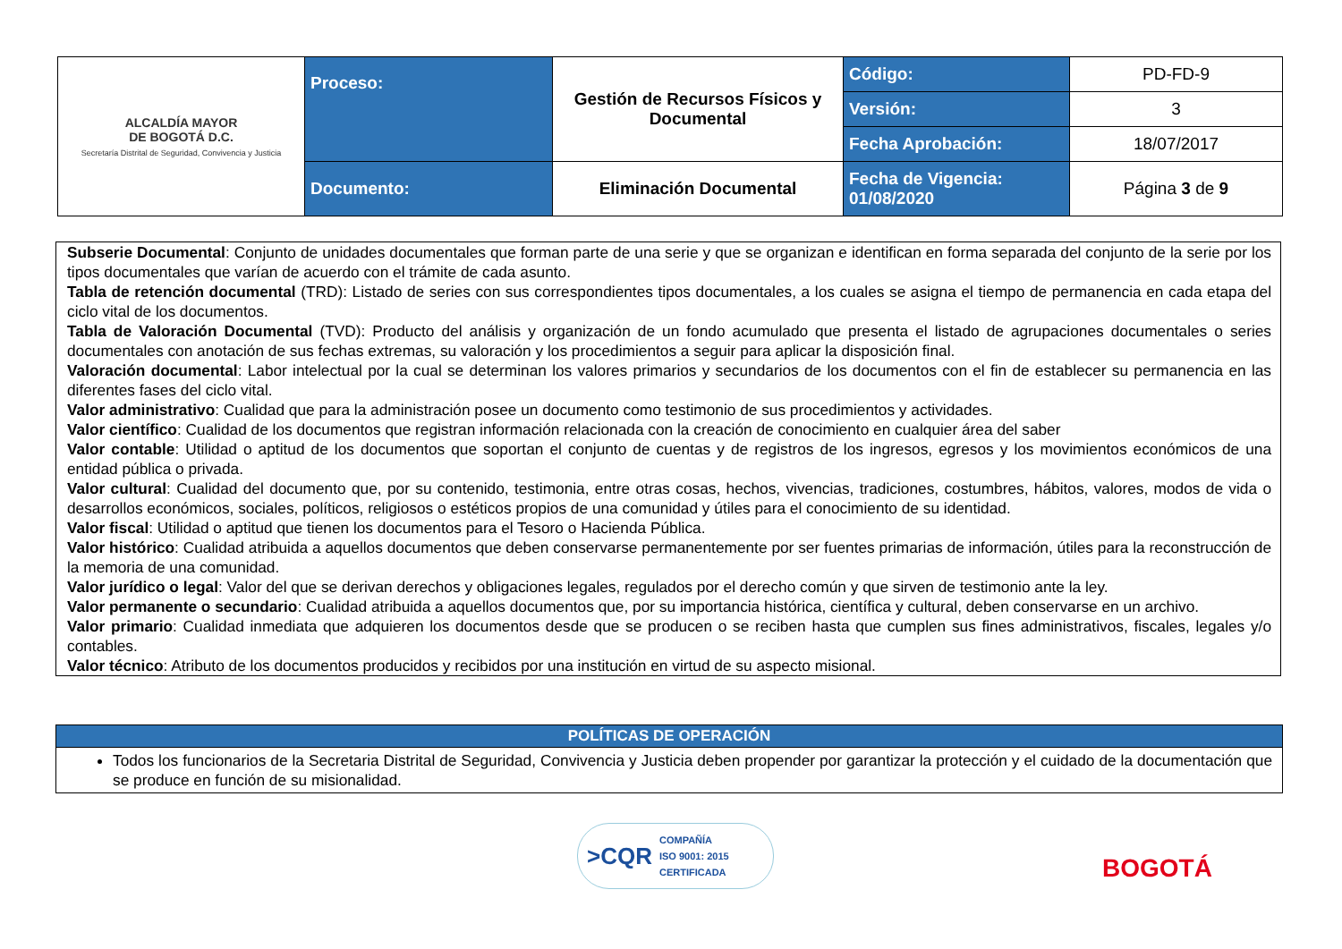| ALCALDÍA MAYOR DE BOGOTÁ D.C. Secretaría Distrital de Seguridad, Convivencia y Justicia | Proceso: | Gestión de Recursos Físicos y Documental | Código: | PD-FD-9 |
| | | | Versión: | 3 |
| | | | Fecha Aprobación: | 18/07/2017 |
| | Documento: | Eliminación Documental | Fecha de Vigencia: 01/08/2020 | Página 3 de 9 |
Subserie Documental: Conjunto de unidades documentales que forman parte de una serie y que se organizan e identifican en forma separada del conjunto de la serie por los tipos documentales que varían de acuerdo con el trámite de cada asunto.
Tabla de retención documental (TRD): Listado de series con sus correspondientes tipos documentales, a los cuales se asigna el tiempo de permanencia en cada etapa del ciclo vital de los documentos.
Tabla de Valoración Documental (TVD): Producto del análisis y organización de un fondo acumulado que presenta el listado de agrupaciones documentales o series documentales con anotación de sus fechas extremas, su valoración y los procedimientos a seguir para aplicar la disposición final.
Valoración documental: Labor intelectual por la cual se determinan los valores primarios y secundarios de los documentos con el fin de establecer su permanencia en las diferentes fases del ciclo vital.
Valor administrativo: Cualidad que para la administración posee un documento como testimonio de sus procedimientos y actividades.
Valor científico: Cualidad de los documentos que registran información relacionada con la creación de conocimiento en cualquier área del saber
Valor contable: Utilidad o aptitud de los documentos que soportan el conjunto de cuentas y de registros de los ingresos, egresos y los movimientos económicos de una entidad pública o privada.
Valor cultural: Cualidad del documento que, por su contenido, testimonia, entre otras cosas, hechos, vivencias, tradiciones, costumbres, hábitos, valores, modos de vida o desarrollos económicos, sociales, políticos, religiosos o estéticos propios de una comunidad y útiles para el conocimiento de su identidad.
Valor fiscal: Utilidad o aptitud que tienen los documentos para el Tesoro o Hacienda Pública.
Valor histórico: Cualidad atribuida a aquellos documentos que deben conservarse permanentemente por ser fuentes primarias de información, útiles para la reconstrucción de la memoria de una comunidad.
Valor jurídico o legal: Valor del que se derivan derechos y obligaciones legales, regulados por el derecho común y que sirven de testimonio ante la ley.
Valor permanente o secundario: Cualidad atribuida a aquellos documentos que, por su importancia histórica, científica y cultural, deben conservarse en un archivo.
Valor primario: Cualidad inmediata que adquieren los documentos desde que se producen o se reciben hasta que cumplen sus fines administrativos, fiscales, legales y/o contables.
Valor técnico: Atributo de los documentos producidos y recibidos por una institución en virtud de su aspecto misional.
| POLÍTICAS DE OPERACIÓN |
| --- |
| Todos los funcionarios de la Secretaria Distrital de Seguridad, Convivencia y Justicia deben propender por garantizar la protección y el cuidado de la documentación que se produce en función de su misionalidad. |
>CQR COMPAÑÍA
ISO 9001: 2015
CERTIFICADA
BOGOTÁ